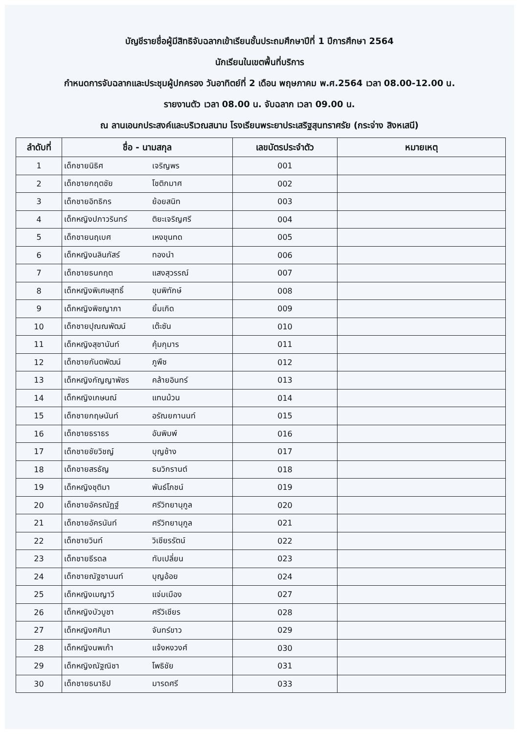บัญชีรายชื่อผู้มีสิทธิจับฉลากเข้าเรียนชั้นประถมศึกษาปีที่ 1 ปีการศึกษา 2564
นักเรียนในเขตพื้นที่บริการ
กำหนดการจับฉลากและประชุมผู้ปกครอง วันอาทิตย์ที่ 2 เดือน พฤษภาคม พ.ศ.2564 เวลา 08.00-12.00 น.
รายงานตัว เวลา 08.00 น. จับฉลาก เวลา 09.00 น.
ณ ลานเอนกประสงค์และบริเวณสนาม โรงเรียนพระยาประเสริฐสุนทราศรัย (กระจ่าง สิงหเสนี)
| ลำดับที่ | ชื่อ - นามสกุล | เลขบัตรประจำตัว | หมายเหตุ |
| --- | --- | --- | --- |
| 1 | เด็กชายนิธิศ เจริญพร | 001 | |
| 2 | เด็กชายกฤตชัย โชติกมาศ | 002 | |
| 3 | เด็กชายอิทธิกร ย้อยสนิท | 003 | |
| 4 | เด็กหญิงปภาวรินทร์ ติยะเจริญศรี | 004 | |
| 5 | เด็กชายนฤเบศ เหงขุนทด | 005 | |
| 6 | เด็กหญิงนลินภัสร์ ทองนำ | 006 | |
| 7 | เด็กชายธนกฤต แสงสุวรรณ์ | 007 | |
| 8 | เด็กหญิงพิเศษสุทธิ์ ขุนพิทักษ์ | 008 | |
| 9 | เด็กหญิงพิชญาภา ยิ้มเกิด | 009 | |
| 10 | เด็กชายปุณณพัฒน์ เต๊ะซัน | 010 | |
| 11 | เด็กหญิงสุชานันท์ คุ้มกุมาร | 011 | |
| 12 | เด็กชายกันตพัฒน์ ภูพืช | 012 | |
| 13 | เด็กหญิงกัญญาพัชร คล้ายอินทร์ | 013 | |
| 14 | เด็กหญิงเกษนณ์ แทนม้วน | 014 | |
| 15 | เด็กชายกฤษนันท์ อรัณยกานนท์ | 015 | |
| 16 | เด็กชายธราธร อันพิมพ์ | 016 | |
| 17 | เด็กชายชัยวิชญ์ บุญช้าง | 017 | |
| 18 | เด็กชายสรธัญ ธนวิกรานต์ | 018 | |
| 19 | เด็กหญิงชุติมา พันธ์โภชน์ | 019 | |
| 20 | เด็กชายอัครณัฏฐ์ ศรีวิทยานุกูล | 020 | |
| 21 | เด็กชายอัครนันท์ ศรีวิทยานุกูล | 021 | |
| 22 | เด็กชายวินท์ วิเชียรรัตน์ | 022 | |
| 23 | เด็กชายธีรดล ทับเปลี่ยน | 023 | |
| 24 | เด็กชายณัฐชานนท์ บุญอ้อย | 024 | |
| 25 | เด็กหญิงเมญาวี แจ่มเมือง | 027 | |
| 26 | เด็กหญิงบัวบูชา ศรีวิเชียร | 028 | |
| 27 | เด็กหญิงศศินา จันทร์ขาว | 029 | |
| 28 | เด็กหญิงนพเก้า แจ้งหงวงศ์ | 030 | |
| 29 | เด็กหญิงณัฐณิชา โพธิชัย | 031 | |
| 30 | เด็กชายธนาธิป มารดศรี | 033 | |